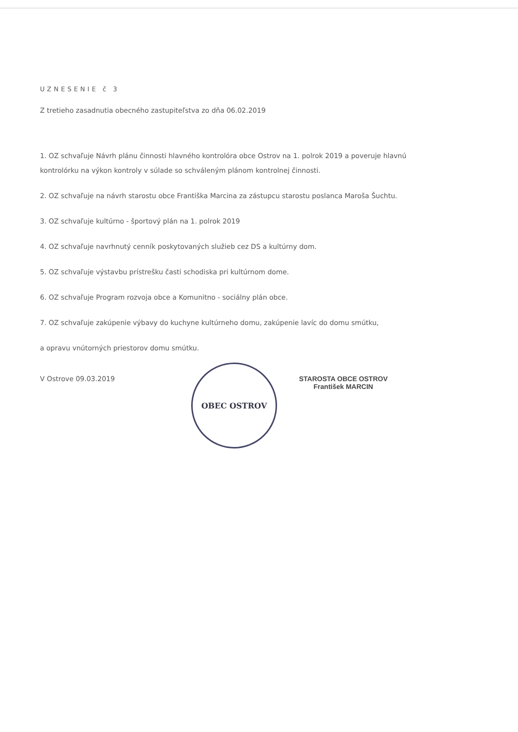UZNESENIE č 3
Z tretieho zasadnutia obecného zastupiteľstva zo dňa 06.02.2019
1. OZ schvaľuje Návrh plánu činnosti hlavného kontrolóra obce Ostrov na 1. polrok 2019 a poveruje hlavnú kontrolórku na výkon kontroly v súlade so schváleným plánom kontrolnej činnosti.
2. OZ schvaľuje na návrh starostu obce Františka Marcina za zástupcu starostu poslanca Maroša Šuchtu.
3. OZ schvaľuje kultúrno - športový plán na 1. polrok 2019
4. OZ schvaľuje navrhnutý cenník poskytovaných služieb cez DS a kultúrny dom.
5. OZ schvaľuje výstavbu prístrešku časti schodiska pri kultúrnom dome.
6. OZ schvaľuje Program rozvoja obce a Komunitno - sociálny plán obce.
7. OZ schvaľuje zakúpenie výbavy do kuchyne kultúrneho domu, zakúpenie lavíc do domu smútku,
a opravu vnútorných priestorov domu smútku.
V Ostrove 09.03.2019
OBEC OSTROV
STAROSTA OBCE OSTROV
František MARCIN